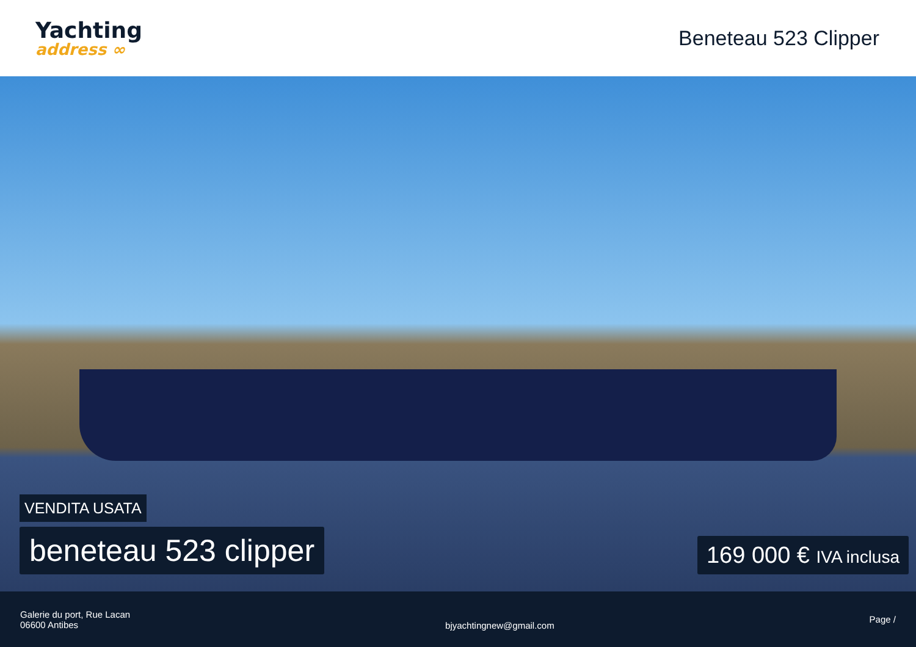Yachting
address ∞
Beneteau 523 Clipper
VENDITA USATA
beneteau 523 clipper
169 000 € IVA inclusa
Galerie du port, Rue Lacan
06600 Antibes
bjyachtingnew@gmail.com
Page /